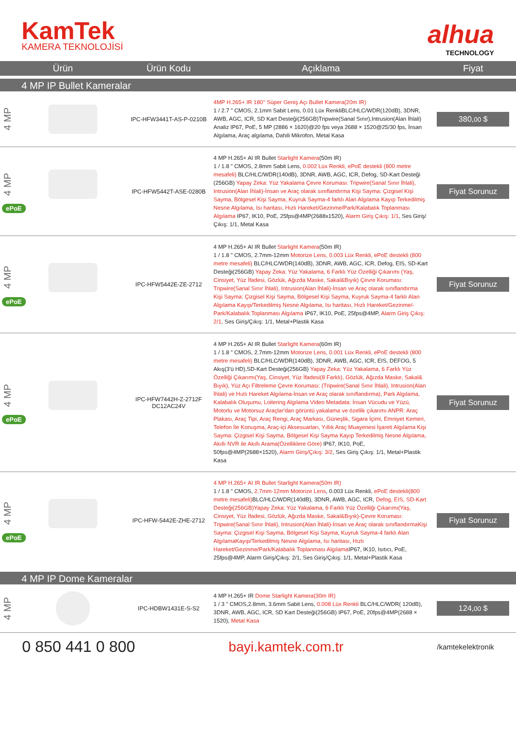KamTek
KAMERA TEKNOLOJİSİ
alhua
TECHNOLOGY
| Ürün | Ürün Kodu | Açıklama | Fiyat |
| --- | --- | --- | --- |
| 4 MP IP Bullet Kameralar | | | |
| 4 MP | IPC-HFW3441T-AS-P-0210B | 4MP H.265+ IR 180° Süper Geniş Açı Bullet Kamera(20m IR) 1 / 2.7 " CMOS, 2.1mm Sabit Lens, 0.01 Lüx RenkliBLC/HLC/WDR(120dB), 3DNR, AWB, AGC, ICR, SD Kart Desteği(256GB)Tripwire(Sanal Sınır),Intrusion(Alan İhlali) Analiz IP67, PoE, 5 MP (2886 × 1620)@20 fps veya 2688 × 1520@25/30 fps, İnsan Algılama, Araç algılama, Dahili Mikrofon, Metal Kasa | 380, 00 $ |
| 4 MP ePoE | IPC-HFW5442T-ASE-0280B | 4 MP H.265+ AI IR Bullet Starlight Kamera (50m IR) 1 / 1.8 " CMOS, 2.8mm Sabit Lens, 0.002 Lüx Renkli, ePoE destekli (800 metre mesafeli) BLC/HLC/WDR(140dB), 3DNR, AWB, AGC, ICR, Defog, SD-Kart Desteği (256GB) Yapay Zeka: Yüz Yakalama Çevre Koruması: Tripwire(Sanal Sınır İhlali), Intrusion(Alan İhlali)-İnsan ve Araç olarak sınıflandırma Kişi Sayma: Çizgisel Kişi Sayma, Bölgesel Kişi Sayma, Kuyruk Sayma-4 farklı Alan Algılama Kayıp Terkedilmiş Nesne Algılama, Isı haritası, Hızlı Hareket/Gezinme/Park/Kalabalık Toplanması Algılama IP67, IK10, PoE, 25fps@4MP(2688x1520), Alarm Giriş Çıkış: 1/1 , Ses Giriş/Çıkış: 1/1, Metal Kasa | Fiyat Sorunuz |
| 4 MP ePoE | IPC-HFW5442E-ZE-2712 | 4 MP H.265+ AI IR Bullet Starlight Kamera (50m IR) 1 / 1.8 " CMOS, 2.7mm-12mm Motorize Lens, 0.003 Lüx Renkli, ePoE destekli (800 metre mesafeli) BLC/HLC/WDR(140dB), 3DNR, AWB, AGC, ICR, Defog, EIS, SD-Kart Desteği(256GB) Yapay Zeka: Yüz Yakalama, 6 Farklı Yüz Özelliği Çıkarımı (Yaş, Cinsiyet, Yüz İfadesi, Gözlük, Ağızda Maske, Sakal&Bıyık) Çevre Koruması: Tripwire(Sanal Sınır İhlali), Intrusion(Alan İhlali)-İnsan ve Araç olarak sınıflandırma Kişi Sayma: Çizgisel Kişi Sayma, Bölgesel Kişi Sayma, Kuyruk Sayma-4 farklı Alan Algılama Kayıp/Terkedilmiş Nesne Algılama, Isı haritası, Hızlı Hareket/Gezinme/-Park/Kalabalık Toplanması Algılama IP67, IK10, PoE, 25fps@4MP, Alarm Giriş Çıkış: 2/1 , Ses Giriş/Çıkış: 1/1, Metal+Plastik Kasa | Fiyat Sorunuz |
| 4 MP ePoE | IPC-HFW7442H-Z-2712F DC12AC24V | 4 MP H.265+ AI IR Bullet Starlight Kamera (60m IR) 1 / 1.8 " CMOS, 2.7mm-12mm Motorize Lens, 0.001 Lüx Renkli, ePoE destekli (800 metre mesafeli) BLC/HLC/WDR(140dB), 3DNR, AWB, AGC, ICR, EIS, DEFOG, 5 Akış(3'ü HD),SD-Kart Desteği(256GB) Yapay Zeka: Yüz Yakalama, 6 Farklı Yüz Özelliği Çıkarımı(Yaş, Cinsiyet, Yüz İfadesi(8 Farklı), Gözlük, Ağızda Maske, Sakal& Bıyık), Yüz Açı Filtreleme Çevre Koruması: (Tripwire(Sanal Sınır İhlali), Intrusion(Alan İhlali) ve Hızlı Hareket Algılama-İnsan ve Araç olarak sınıflandırma), Park Algılama, Kalabalık Oluşumu, Loitering Algılama Video Metadata: İnsan Vücudu ve Yüzü, Motorlu ve Motorsuz Araçlar'dan görüntü yakalama ve özellik çıkarımı ANPR: Araç Plakası, Araç Tipi, Araç Rengi, Araç Markası, Güneşlik, Sigara İçimi, Emniyet Kemeri, Telefon İle Konuşma, Araç-içi Aksesuarları, Yıllık Araç Muayenesi İşareti Algılama Kişi Sayma: Çizgisel Kişi Sayma, Bölgesel Kişi Sayma Kayıp Terkedilmiş Nesne Algılama, Akıllı NVR ile Akıllı Arama(Özelliklere Göre) IP67, IK10, PoE, 50fps@4MP(2688×1520), Alarm Giriş/Çıkış: 3/2 , Ses Giriş Çıkış: 1/1, Metal+Plastik Kasa | Fiyat Sorunuz |
| 4 MP ePoE | IPC-HFW-5442E-ZHE-2712 | 4 MP H.265+ AI IR Bullet Starlight Kamera(50m IR) 1 / 1.8 " CMOS, 2.7mm-12mm Motorize Lens , 0.003 Lüx Renkli, ePoE destekli(800 metre mesafeli) BLC/HLC/WDR(140dB), 3DNR, AWB, AGC, ICR, Defog, EIS, SD-Kart Desteği(256GB)Yapay Zeka: Yüz Yakalama, 6 Farklı Yüz Özelliği Çıkarımı(Yaş, Cinsiyet, Yüz İfadesi, Gözlük, Ağızda Maske, Sakal&Bıyık)-Çevre Koruması: Tripwire(Sanal Sınır İhlali), Intrusion(Alan İhlali)-İnsan ve Araç olarak sınıflandırmaKişi Sayma: Çizgisel Kişi Sayma, Bölgesel Kişi Sayma, Kuyruk Sayma-4 farklı Alan AlgılamaKayıp/Terkedilmiş Nesne Algılama, Isı haritası, Hızlı Hareket/Gezinme/Park/Kalabalık Toplanması Algılama IP67, IK10, Isıtıcı, PoE, 25fps@4MP, Alarm Giriş/Çıkış: 2/1, Ses Giriş/Çıkış: 1/1, Metal+Plastik Kasa | Fiyat Sorunuz |
| 4 MP IP Dome Kameralar | | | |
| 4 MP | IPC-HDBW1431E-S-S2 | 4 MP H.265+ IR Dome Starlight Kamera(30m IR) 1 / 3 " CMOS,2.8mm, 3.6mm Sabit Lens, 0.008 Lüx Renkli BLC/HLC/WDR( 120dB), 3DNR, AWB, AGC, ICR, SD Kart Desteği(256GB) IP67, PoE, 20fps@4MP(2688 × 1520), Metal Kasa | 124, 00 $ |
0 850 441 0 800 bayi.kamtek.com.tr
/kamtekelektronik